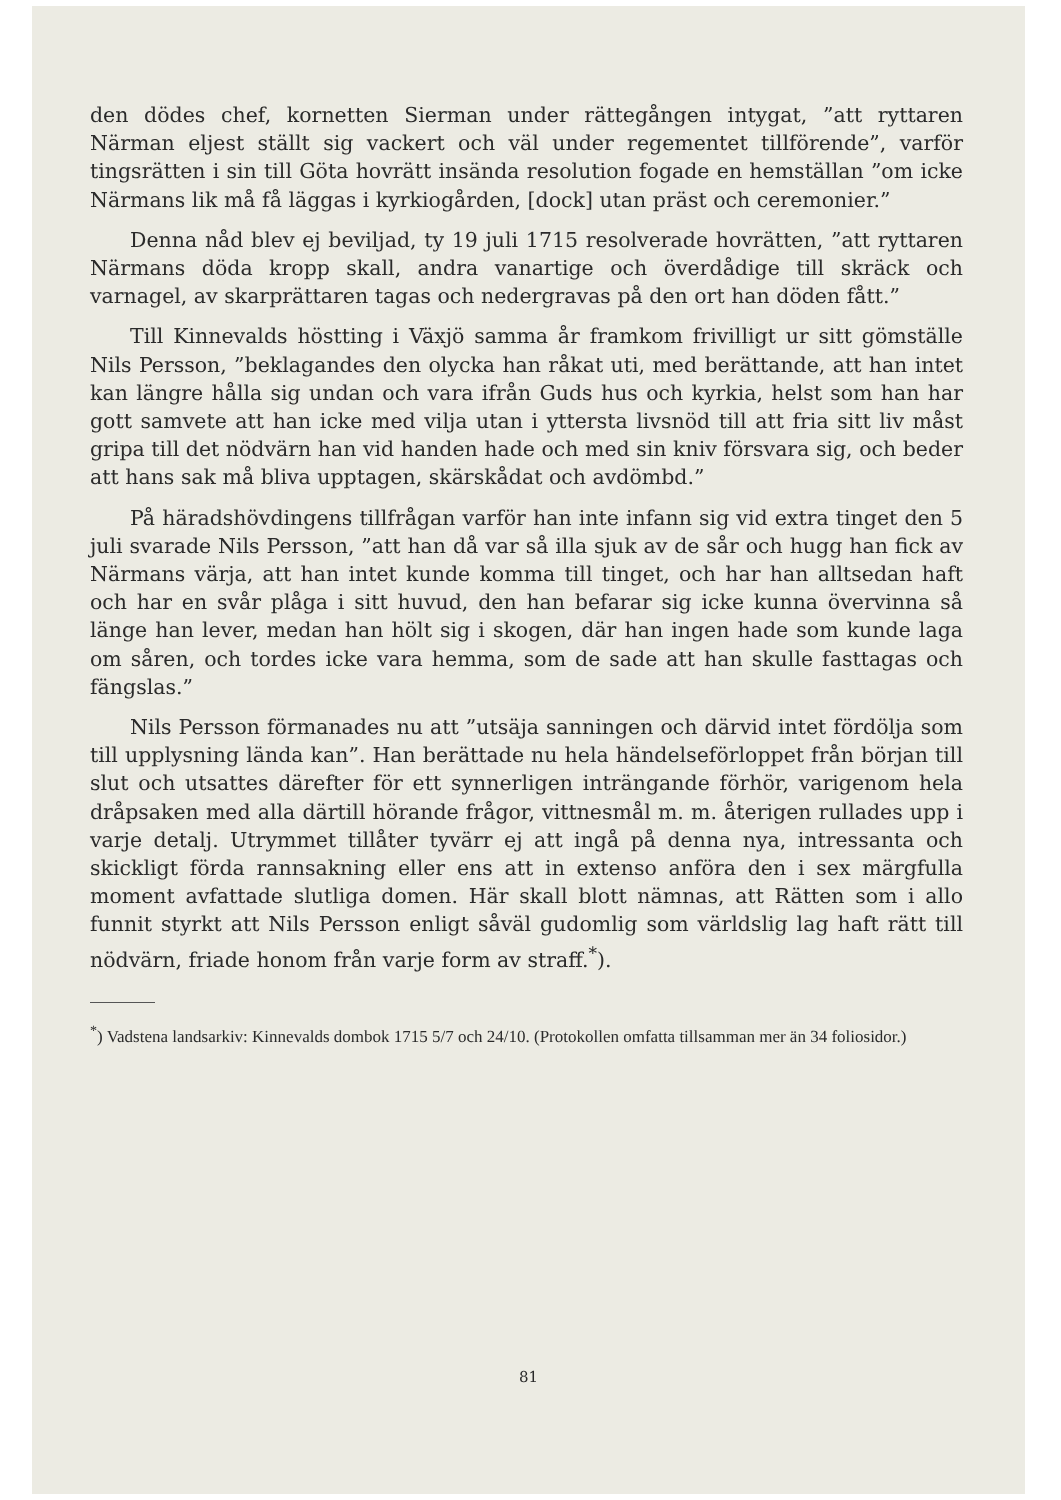den dödes chef, kornetten Sierman under rättegången intygat, ”att ryttaren Närman eljest ställt sig vackert och väl under regementet tillförende”, varför tingsrätten i sin till Göta hovrätt insända resolution fogade en hemställan ”om icke Närmans lik må få läggas i kyrkiogården, [dock] utan präst och ceremonier.”
Denna nåd blev ej beviljad, ty 19 juli 1715 resolverade hovrätten, ”att ryttaren Närmans döda kropp skall, andra vanartige och överdådige till skräck och varnagel, av skarprättaren tagas och nedergravas på den ort han döden fått.”
Till Kinnevalds höstting i Växjö samma år framkom frivilligt ur sitt gömställe Nils Persson, ”beklagandes den olycka han råkat uti, med berättande, att han intet kan längre hålla sig undan och vara ifrån Guds hus och kyrkia, helst som han har gott samvete att han icke med vilja utan i yttersta livsnöd till att fria sitt liv måst gripa till det nödvärn han vid handen hade och med sin kniv försvara sig, och beder att hans sak må bliva upptagen, skärskådat och avdömbd.”
På häradshövdingens tillfrågan varför han inte infann sig vid extra tinget den 5 juli svarade Nils Persson, ”att han då var så illa sjuk av de sår och hugg han fick av Närmans värja, att han intet kunde komma till tinget, och har han alltsedan haft och har en svår plåga i sitt huvud, den han befarar sig icke kunna övervinna så länge han lever, medan han hölt sig i skogen, där han ingen hade som kunde laga om såren, och tordes icke vara hemma, som de sade att han skulle fasttagas och fängslas.”
Nils Persson förmanades nu att ”utsäja sanningen och därvid intet fördölja som till upplysning lända kan”. Han berättade nu hela händelseförloppet från början till slut och utsattes därefter för ett synnerligen inträngande förhör, varigenom hela dråpsaken med alla därtill hörande frågor, vittnesmål m. m. återigen rullades upp i varje detalj. Utrymmet tillåter tyvärr ej att ingå på denna nya, intressanta och skickligt förda rannsakning eller ens att in extenso anföra den i sex märgfulla moment avfattade slutliga domen. Här skall blott nämnas, att Rätten som i allo funnit styrkt att Nils Persson enligt såväl gudomlig som världslig lag haft rätt till nödvärn, friade honom från varje form av straff.<sup>*</sup>).
<sup>*</sup>) Vadstena landsarkiv: Kinnevalds dombok 1715 5/7 och 24/10. (Protokollen omfatta tillsamman mer än 34 foliosidor.)
81